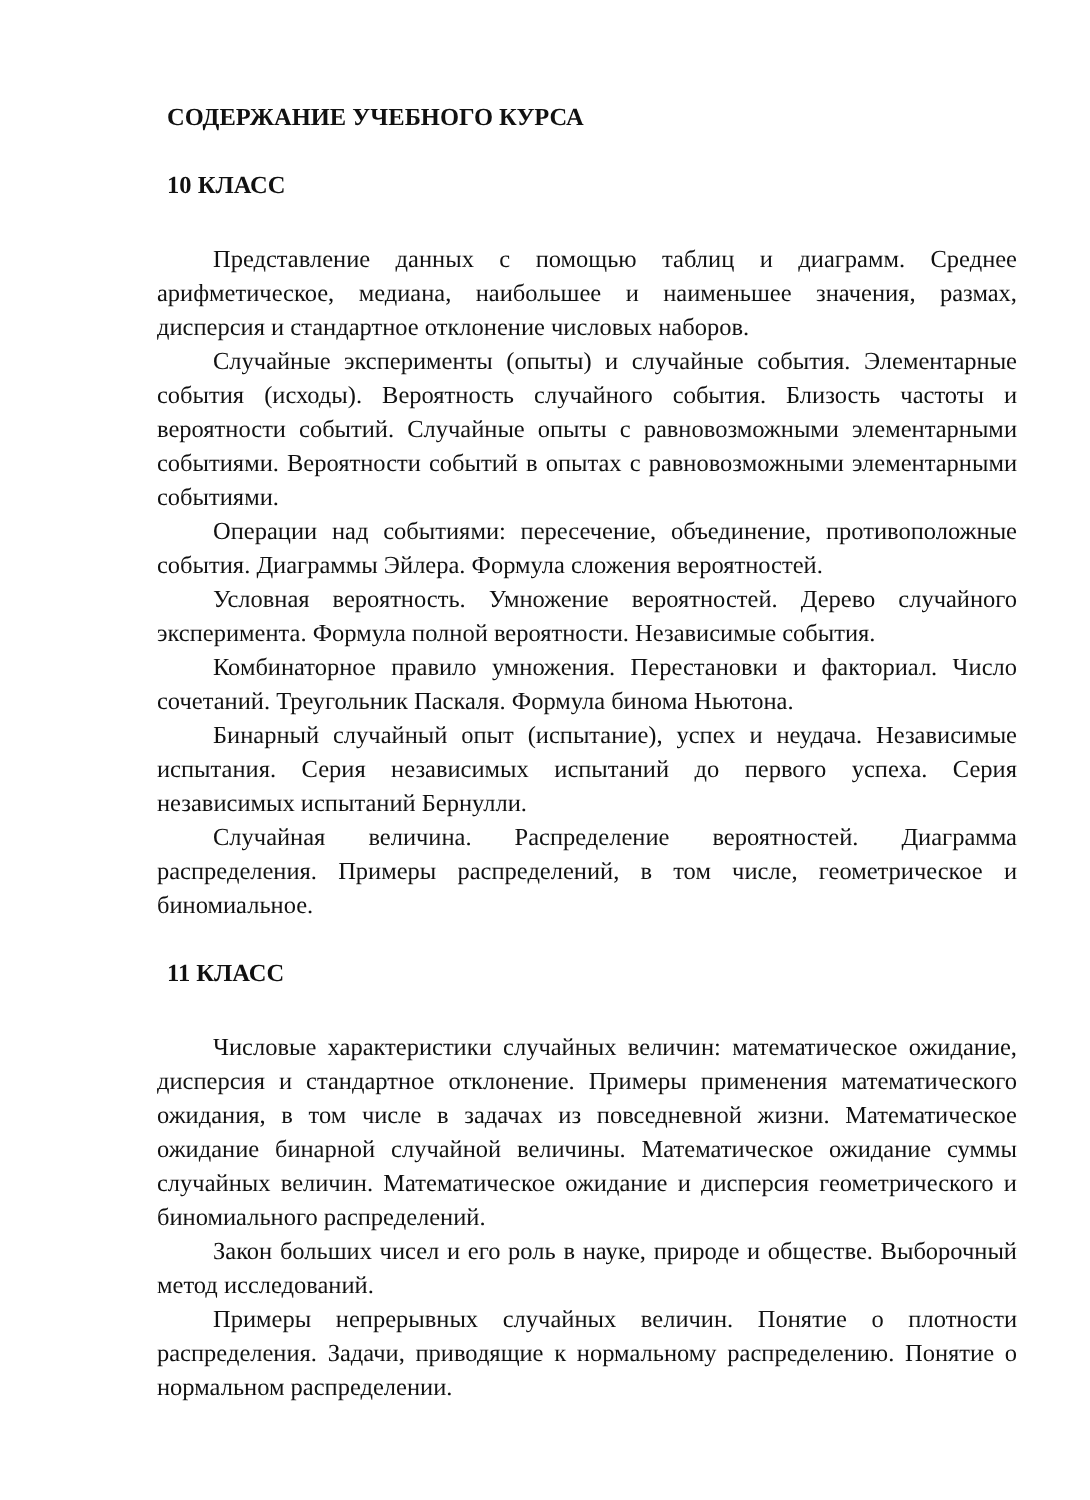СОДЕРЖАНИЕ УЧЕБНОГО КУРСА
10 КЛАСС
Представление данных с помощью таблиц и диаграмм. Среднее арифметическое, медиана, наибольшее и наименьшее значения, размах, дисперсия и стандартное отклонение числовых наборов.
Случайные эксперименты (опыты) и случайные события. Элементарные события (исходы). Вероятность случайного события. Близость частоты и вероятности событий. Случайные опыты с равновозможными элементарными событиями. Вероятности событий в опытах с равновозможными элементарными событиями.
Операции над событиями: пересечение, объединение, противоположные события. Диаграммы Эйлера. Формула сложения вероятностей.
Условная вероятность. Умножение вероятностей. Дерево случайного эксперимента. Формула полной вероятности. Независимые события.
Комбинаторное правило умножения. Перестановки и факториал. Число сочетаний. Треугольник Паскаля. Формула бинома Ньютона.
Бинарный случайный опыт (испытание), успех и неудача. Независимые испытания. Серия независимых испытаний до первого успеха. Серия независимых испытаний Бернулли.
Случайная величина. Распределение вероятностей. Диаграмма распределения. Примеры распределений, в том числе, геометрическое и биномиальное.
11 КЛАСС
Числовые характеристики случайных величин: математическое ожидание, дисперсия и стандартное отклонение. Примеры применения математического ожидания, в том числе в задачах из повседневной жизни. Математическое ожидание бинарной случайной величины. Математическое ожидание суммы случайных величин. Математическое ожидание и дисперсия геометрического и биномиального распределений.
Закон больших чисел и его роль в науке, природе и обществе. Выборочный метод исследований.
Примеры непрерывных случайных величин. Понятие о плотности распределения. Задачи, приводящие к нормальному распределению. Понятие о нормальном распределении.